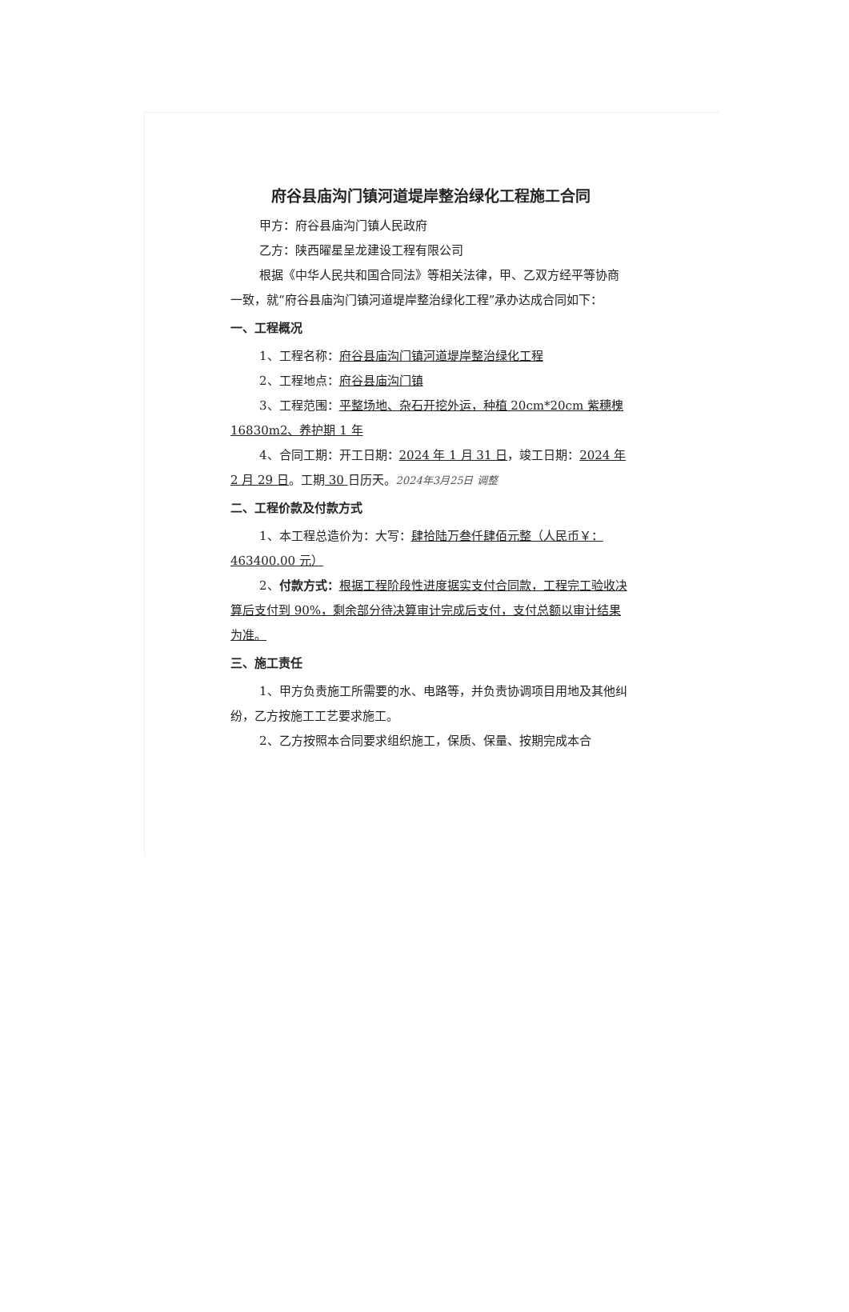府谷县庙沟门镇河道堤岸整治绿化工程施工合同
甲方：府谷县庙沟门镇人民政府
乙方：陕西曜星呈龙建设工程有限公司
根据《中华人民共和国合同法》等相关法律，甲、乙双方经平等协商一致，就“府谷县庙沟门镇河道堤岸整治绿化工程”承办达成合同如下：
一、工程概况
1、工程名称：府谷县庙沟门镇河道堤岸整治绿化工程
2、工程地点：府谷县庙沟门镇
3、工程范围：平整场地、杂石开挖外运，种植 20cm*20cm 紫穗槐 16830m2、养护期 1 年
4、合同工期：开工日期：2024 年 1 月 31 日，竣工日期：2024 年 2 月 29 日。工期 30 日历天。2024年3月25日 调整
二、工程价款及付款方式
1、本工程总造价为：大写：肆拾陆万叁仟肆佰元整（人民币￥：463400.00 元）
2、付款方式：根据工程阶段性进度据实支付合同款，工程完工验收决算后支付到 90%，剩余部分待决算审计完成后支付，支付总额以审计结果为准。
三、施工责任
1、甲方负责施工所需要的水、电路等，并负责协调项目用地及其他纠纷，乙方按施工工艺要求施工。
2、乙方按照本合同要求组织施工，保质、保量、按期完成本合